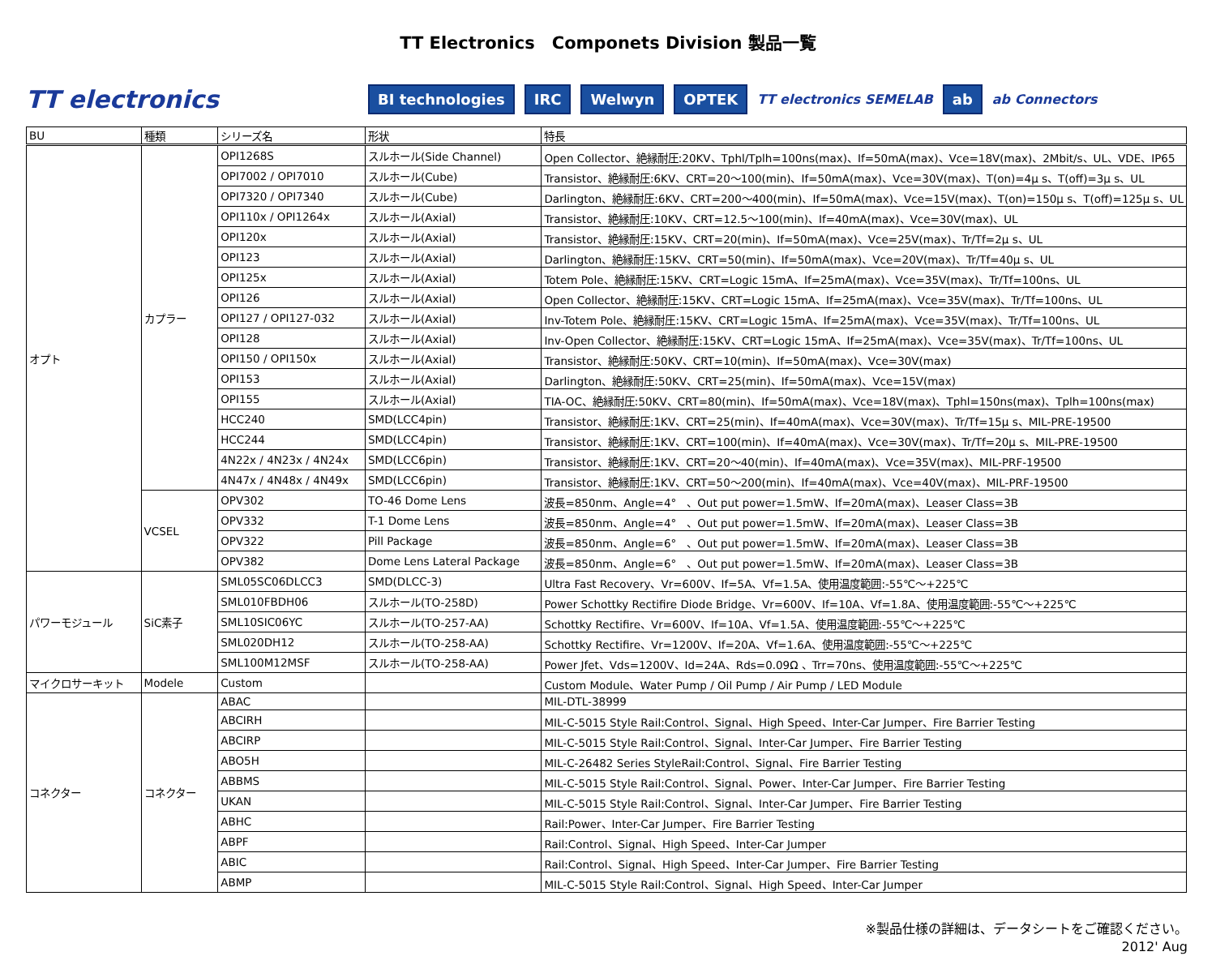TT Electronics　Componets Division 製品一覧
TT electronics BI technologies IRC Welwyn OPTEK TT electronics SEMELAB ab ab Connectors
| BU | 種類 | シリーズ名 | 形状 | 特長 |
| --- | --- | --- | --- | --- |
| オプト | カプラー | OPI1268S | スルホール(Side Channel) | Open Collector、絶縁耐圧:20KV、Tphl/Tplh=100ns(max)、If=50mA(max)、Vce=18V(max)、2Mbit/s、UL、VDE、IP65 |
| | | OPI7002 / OPI7010 | スルホール(Cube) | Transistor、絶縁耐圧:6KV、CRT=20～100(min)、If=50mA(max)、Vce=30V(max)、T(on)=4μ s、T(off)=3μ s、UL |
| | | OPI7320 / OPI7340 | スルホール(Cube) | Darlington、絶縁耐圧:6KV、CRT=200～400(min)、If=50mA(max)、Vce=15V(max)、T(on)=150μ s、T(off)=125μ s、UL |
| | | OPI110x / OPI1264x | スルホール(Axial) | Transistor、絶縁耐圧:10KV、CRT=12.5～100(min)、If=40mA(max)、Vce=30V(max)、UL |
| | | OPI120x | スルホール(Axial) | Transistor、絶縁耐圧:15KV、CRT=20(min)、If=50mA(max)、Vce=25V(max)、Tr/Tf=2μ s、UL |
| | | OPI123 | スルホール(Axial) | Darlington、絶縁耐圧:15KV、CRT=50(min)、If=50mA(max)、Vce=20V(max)、Tr/Tf=40μ s、UL |
| | | OPI125x | スルホール(Axial) | Totem Pole、絶縁耐圧:15KV、CRT=Logic 15mA、If=25mA(max)、Vce=35V(max)、Tr/Tf=100ns、UL |
| | | OPI126 | スルホール(Axial) | Open Collector、絶縁耐圧:15KV、CRT=Logic 15mA、If=25mA(max)、Vce=35V(max)、Tr/Tf=100ns、UL |
| | | OPI127 / OPI127-032 | スルホール(Axial) | Inv-Totem Pole、絶縁耐圧:15KV、CRT=Logic 15mA、If=25mA(max)、Vce=35V(max)、Tr/Tf=100ns、UL |
| | | OPI128 | スルホール(Axial) | Inv-Open Collector、絶縁耐圧:15KV、CRT=Logic 15mA、If=25mA(max)、Vce=35V(max)、Tr/Tf=100ns、UL |
| | | OPI150 / OPI150x | スルホール(Axial) | Transistor、絶縁耐圧:50KV、CRT=10(min)、If=50mA(max)、Vce=30V(max) |
| | | OPI153 | スルホール(Axial) | Darlington、絶縁耐圧:50KV、CRT=25(min)、If=50mA(max)、Vce=15V(max) |
| | | OPI155 | スルホール(Axial) | TIA-OC、絶縁耐圧:50KV、CRT=80(min)、If=50mA(max)、Vce=18V(max)、Tphl=150ns(max)、Tplh=100ns(max) |
| | | HCC240 | SMD(LCC4pin) | Transistor、絶縁耐圧:1KV、CRT=25(min)、If=40mA(max)、Vce=30V(max)、Tr/Tf=15μ s、MIL-PRE-19500 |
| | | HCC244 | SMD(LCC4pin) | Transistor、絶縁耐圧:1KV、CRT=100(min)、If=40mA(max)、Vce=30V(max)、Tr/Tf=20μ s、MIL-PRE-19500 |
| | | 4N22x / 4N23x / 4N24x | SMD(LCC6pin) | Transistor、絶縁耐圧:1KV、CRT=20～40(min)、If=40mA(max)、Vce=35V(max)、MIL-PRF-19500 |
| | | 4N47x / 4N48x / 4N49x | SMD(LCC6pin) | Transistor、絶縁耐圧:1KV、CRT=50～200(min)、If=40mA(max)、Vce=40V(max)、MIL-PRF-19500 |
| | VCSEL | OPV302 | TO-46 Dome Lens | 波長=850nm、Angle=4° 、Out put power=1.5mW、If=20mA(max)、Leaser Class=3B |
| | | OPV332 | T-1 Dome Lens | 波長=850nm、Angle=4° 、Out put power=1.5mW、If=20mA(max)、Leaser Class=3B |
| | | OPV322 | Pill Package | 波長=850nm、Angle=6° 、Out put power=1.5mW、If=20mA(max)、Leaser Class=3B |
| | | OPV382 | Dome Lens Lateral Package | 波長=850nm、Angle=6° 、Out put power=1.5mW、If=20mA(max)、Leaser Class=3B |
| パワーモジュール | SiC素子 | SML05SC06DLCC3 | SMD(DLCC-3) | Ultra Fast Recovery、Vr=600V、If=5A、Vf=1.5A、使用温度範囲:-55℃～+225℃ |
| | | SML010FBDH06 | スルホール(TO-258D) | Power Schottky Rectifire Diode Bridge、Vr=600V、If=10A、Vf=1.8A、使用温度範囲:-55℃～+225℃ |
| | | SML10SIC06YC | スルホール(TO-257-AA) | Schottky Rectifire、Vr=600V、If=10A、Vf=1.5A、使用温度範囲:-55℃～+225℃ |
| | | SML020DH12 | スルホール(TO-258-AA) | Schottky Rectifire、Vr=1200V、If=20A、Vf=1.6A、使用温度範囲:-55℃～+225℃ |
| | | SML100M12MSF | スルホール(TO-258-AA) | Power Jfet、Vds=1200V、Id=24A、Rds=0.09Ω 、Trr=70ns、使用温度範囲:-55℃～+225℃ |
| マイクロサーキット | Modele | Custom | | Custom Module、Water Pump / Oil Pump / Air Pump / LED Module |
| コネクター | コネクター | ABAC | | MIL-DTL-38999 |
| | | ABCIRH | | MIL-C-5015 Style Rail:Control、Signal、High Speed、Inter-Car Jumper、Fire Barrier Testing |
| | | ABCIRP | | MIL-C-5015 Style Rail:Control、Signal、Inter-Car Jumper、Fire Barrier Testing |
| | | ABO5H | | MIL-C-26482 Series StyleRail:Control、Signal、Fire Barrier Testing |
| | | ABBMS | | MIL-C-5015 Style Rail:Control、Signal、Power、Inter-Car Jumper、Fire Barrier Testing |
| | | UKAN | | MIL-C-5015 Style Rail:Control、Signal、Inter-Car Jumper、Fire Barrier Testing |
| | | ABHC | | Rail:Power、Inter-Car Jumper、Fire Barrier Testing |
| | | ABPF | | Rail:Control、Signal、High Speed、Inter-Car Jumper |
| | | ABIC | | Rail:Control、Signal、High Speed、Inter-Car Jumper、Fire Barrier Testing |
| | | ABMP | | MIL-C-5015 Style Rail:Control、Signal、High Speed、Inter-Car Jumper |
※製品仕様の詳細は、データシートをご確認ください。
2012' Aug